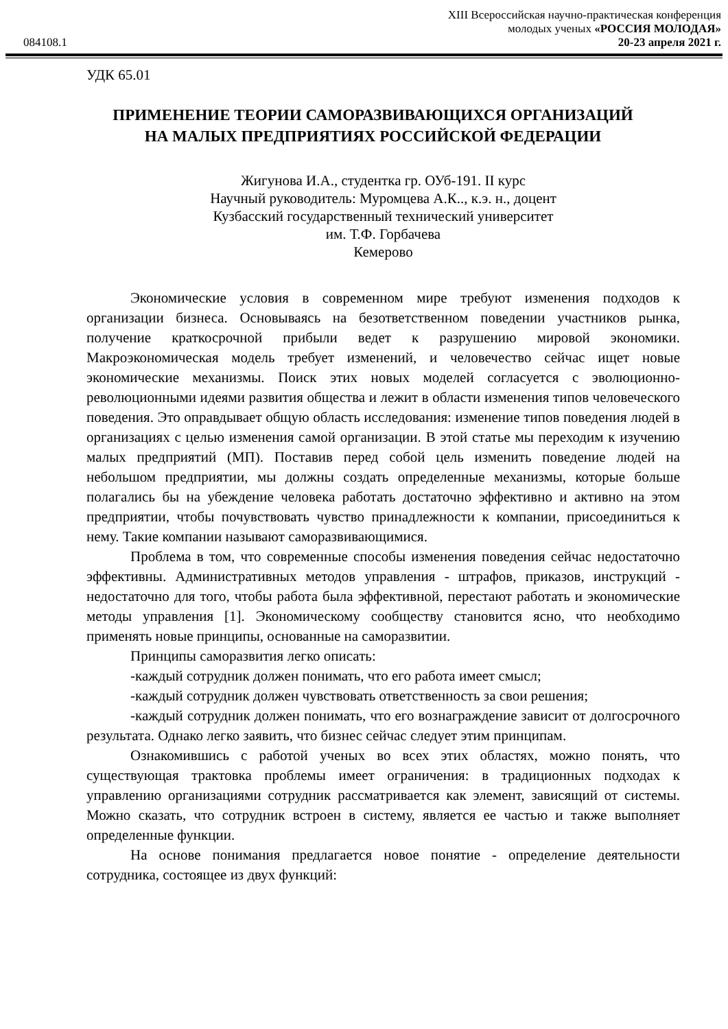XIII Всероссийская научно-практическая конференция
молодых ученых «РОССИЯ МОЛОДАЯ»
20-23 апреля 2021 г.
084108.1
УДК 65.01
ПРИМЕНЕНИЕ ТЕОРИИ САМОРАЗВИВАЮЩИХСЯ ОРГАНИЗАЦИЙ
НА МАЛЫХ ПРЕДПРИЯТИЯХ РОССИЙСКОЙ ФЕДЕРАЦИИ
Жигунова И.А., студентка гр. ОУб-191. II курс
Научный руководитель: Муромцева А.К.., к.э. н., доцент
Кузбасский государственный технический университет
им. Т.Ф. Горбачева
Кемерово
Экономические условия в современном мире требуют изменения подходов к организации бизнеса. Основываясь на безответственном поведении участников рынка, получение краткосрочной прибыли ведет к разрушению мировой экономики. Макроэкономическая модель требует изменений, и человечество сейчас ищет новые экономические механизмы. Поиск этих новых моделей согласуется с эволюционно-революционными идеями развития общества и лежит в области изменения типов человеческого поведения. Это оправдывает общую область исследования: изменение типов поведения людей в организациях с целью изменения самой организации. В этой статье мы переходим к изучению малых предприятий (МП). Поставив перед собой цель изменить поведение людей на небольшом предприятии, мы должны создать определенные механизмы, которые больше полагались бы на убеждение человека работать достаточно эффективно и активно на этом предприятии, чтобы почувствовать чувство принадлежности к компании, присоединиться к нему. Такие компании называют саморазвивающимися.
Проблема в том, что современные способы изменения поведения сейчас недостаточно эффективны. Административных методов управления - штрафов, приказов, инструкций - недостаточно для того, чтобы работа была эффективной, перестают работать и экономические методы управления [1]. Экономическому сообществу становится ясно, что необходимо применять новые принципы, основанные на саморазвитии.
Принципы саморазвития легко описать:
-каждый сотрудник должен понимать, что его работа имеет смысл;
-каждый сотрудник должен чувствовать ответственность за свои решения;
-каждый сотрудник должен понимать, что его вознаграждение зависит от долгосрочного результата. Однако легко заявить, что бизнес сейчас следует этим принципам.
Ознакомившись с работой ученых во всех этих областях, можно понять, что существующая трактовка проблемы имеет ограничения: в традиционных подходах к управлению организациями сотрудник рассматривается как элемент, зависящий от системы. Можно сказать, что сотрудник встроен в систему, является ее частью и также выполняет определенные функции.
На основе понимания предлагается новое понятие - определение деятельности сотрудника, состоящее из двух функций: